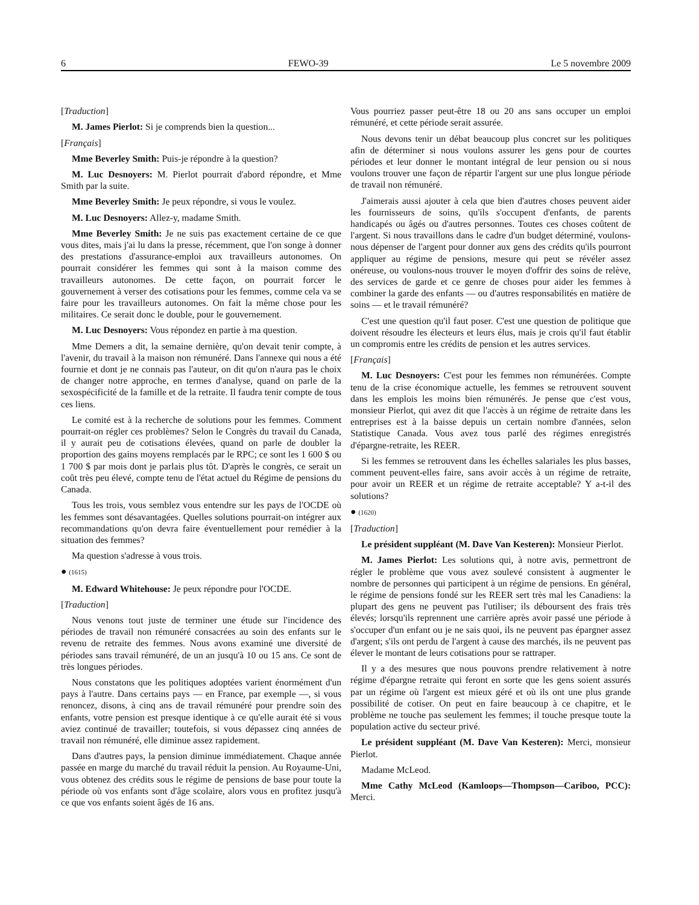6 FEWO-39 Le 5 novembre 2009
[Traduction]
M. James Pierlot: Si je comprends bien la question...
[Français]
Mme Beverley Smith: Puis-je répondre à la question?
M. Luc Desnoyers: M. Pierlot pourrait d'abord répondre, et Mme Smith par la suite.
Mme Beverley Smith: Je peux répondre, si vous le voulez.
M. Luc Desnoyers: Allez-y, madame Smith.
Mme Beverley Smith: Je ne suis pas exactement certaine de ce que vous dites, mais j'ai lu dans la presse, récemment, que l'on songe à donner des prestations d'assurance-emploi aux travailleurs autonomes. On pourrait considérer les femmes qui sont à la maison comme des travailleurs autonomes. De cette façon, on pourrait forcer le gouvernement à verser des cotisations pour les femmes, comme cela va se faire pour les travailleurs autonomes. On fait la même chose pour les militaires. Ce serait donc le double, pour le gouvernement.
M. Luc Desnoyers: Vous répondez en partie à ma question.
Mme Demers a dit, la semaine dernière, qu'on devait tenir compte, à l'avenir, du travail à la maison non rémunéré. Dans l'annexe qui nous a été fournie et dont je ne connais pas l'auteur, on dit qu'on n'aura pas le choix de changer notre approche, en termes d'analyse, quand on parle de la sexospécificité de la famille et de la retraite. Il faudra tenir compte de tous ces liens.
Le comité est à la recherche de solutions pour les femmes. Comment pourrait-on régler ces problèmes? Selon le Congrès du travail du Canada, il y aurait peu de cotisations élevées, quand on parle de doubler la proportion des gains moyens remplacés par le RPC; ce sont les 1 600 $ ou 1 700 $ par mois dont je parlais plus tôt. D'après le congrès, ce serait un coût très peu élevé, compte tenu de l'état actuel du Régime de pensions du Canada.
Tous les trois, vous semblez vous entendre sur les pays de l'OCDE où les femmes sont désavantagées. Quelles solutions pourrait-on intégrer aux recommandations qu'on devra faire éventuellement pour remédier à la situation des femmes?
Ma question s'adresse à vous trois.
● (1615)
M. Edward Whitehouse: Je peux répondre pour l'OCDE.
[Traduction]
Nous venons tout juste de terminer une étude sur l'incidence des périodes de travail non rémunéré consacrées au soin des enfants sur le revenu de retraite des femmes. Nous avons examiné une diversité de périodes sans travail rémunéré, de un an jusqu'à 10 ou 15 ans. Ce sont de très longues périodes.
Nous constatons que les politiques adoptées varient énormément d'un pays à l'autre. Dans certains pays — en France, par exemple —, si vous renoncez, disons, à cinq ans de travail rémunéré pour prendre soin des enfants, votre pension est presque identique à ce qu'elle aurait été si vous aviez continué de travailler; toutefois, si vous dépassez cinq années de travail non rémunéré, elle diminue assez rapidement.
Dans d'autres pays, la pension diminue immédiatement. Chaque année passée en marge du marché du travail réduit la pension. Au Royaume-Uni, vous obtenez des crédits sous le régime de pensions de base pour toute la période où vos enfants sont d'âge scolaire, alors vous en profitez jusqu'à ce que vos enfants soient âgés de 16 ans.
Vous pourriez passer peut-être 18 ou 20 ans sans occuper un emploi rémunéré, et cette période serait assurée.
Nous devons tenir un débat beaucoup plus concret sur les politiques afin de déterminer si nous voulons assurer les gens pour de courtes périodes et leur donner le montant intégral de leur pension ou si nous voulons trouver une façon de répartir l'argent sur une plus longue période de travail non rémunéré.
J'aimerais aussi ajouter à cela que bien d'autres choses peuvent aider les fournisseurs de soins, qu'ils s'occupent d'enfants, de parents handicapés ou âgés ou d'autres personnes. Toutes ces choses coûtent de l'argent. Si nous travaillons dans le cadre d'un budget déterminé, voulons-nous dépenser de l'argent pour donner aux gens des crédits qu'ils pourront appliquer au régime de pensions, mesure qui peut se révéler assez onéreuse, ou voulons-nous trouver le moyen d'offrir des soins de relève, des services de garde et ce genre de choses pour aider les femmes à combiner la garde des enfants — ou d'autres responsabilités en matière de soins — et le travail rémunéré?
C'est une question qu'il faut poser. C'est une question de politique que doivent résoudre les électeurs et leurs élus, mais je crois qu'il faut établir un compromis entre les crédits de pension et les autres services.
[Français]
M. Luc Desnoyers: C'est pour les femmes non rémunérées. Compte tenu de la crise économique actuelle, les femmes se retrouvent souvent dans les emplois les moins bien rémunérés. Je pense que c'est vous, monsieur Pierlot, qui avez dit que l'accès à un régime de retraite dans les entreprises est à la baisse depuis un certain nombre d'années, selon Statistique Canada. Vous avez tous parlé des régimes enregistrés d'épargne-retraite, les REER.
Si les femmes se retrouvent dans les échelles salariales les plus basses, comment peuvent-elles faire, sans avoir accès à un régime de retraite, pour avoir un REER et un régime de retraite acceptable? Y a-t-il des solutions?
● (1620)
[Traduction]
Le président suppléant (M. Dave Van Kesteren): Monsieur Pierlot.
M. James Pierlot: Les solutions qui, à notre avis, permettront de régler le problème que vous avez soulevé consistent à augmenter le nombre de personnes qui participent à un régime de pensions. En général, le régime de pensions fondé sur les REER sert très mal les Canadiens: la plupart des gens ne peuvent pas l'utiliser; ils déboursent des frais très élevés; lorsqu'ils reprennent une carrière après avoir passé une période à s'occuper d'un enfant ou je ne sais quoi, ils ne peuvent pas épargner assez d'argent; s'ils ont perdu de l'argent à cause des marchés, ils ne peuvent pas élever le montant de leurs cotisations pour se rattraper.
Il y a des mesures que nous pouvons prendre relativement à notre régime d'épargne retraite qui feront en sorte que les gens soient assurés par un régime où l'argent est mieux géré et où ils ont une plus grande possibilité de cotiser. On peut en faire beaucoup à ce chapitre, et le problème ne touche pas seulement les femmes; il touche presque toute la population active du secteur privé.
Le président suppléant (M. Dave Van Kesteren): Merci, monsieur Pierlot.
Madame McLeod.
Mme Cathy McLeod (Kamloops—Thompson—Cariboo, PCC): Merci.